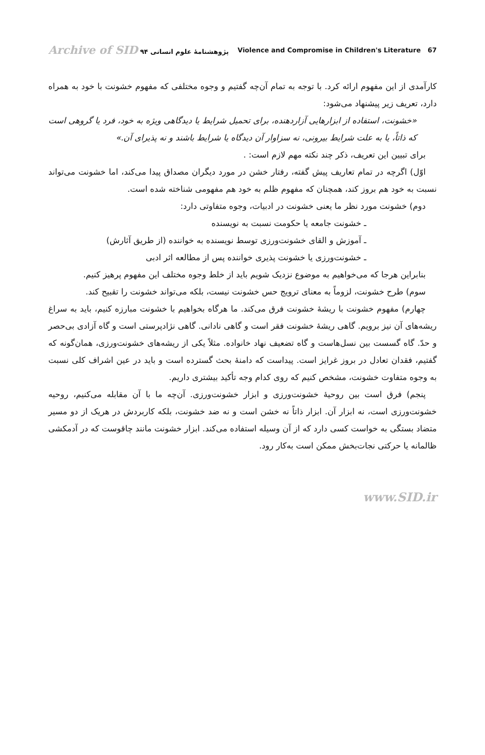Archive of SID پژوهشنامهٔ علوم انسانی ۹۴ Violence and Compromise in Children's Literature 67
کارآمدی از این مفهوم ارائه کرد. با توجه به تمام آن‌چه گفتیم و وجوه مختلفی که مفهوم خشونت با خود به همراه دارد، تعریف زیر پیشنهاد می‌شود:
«خشونت، استفاده از ابزارهایی آزاردهنده، برای تحمیل شرایط یا دیدگاهی ویژه به خود، فرد یا گروهی است که ذاتاً، یا به علت شرایط بیرونی، نه سزاوار آن دیدگاه یا شرایط باشند و نه پذیرای آن.»
برای تبیین این تعریف، ذکر چند نکته مهم لازم است: .
اوّل) اگرچه در تمام تعاریف پیش گفته، رفتار خشن در مورد دیگران مصداق پیدا می‌کند، اما خشونت می‌تواند نسبت به خود هم بروز کند، همچنان که مفهوم ظلم به خود هم مفهومی شناخته شده است.
دوم) خشونت مورد نظر ما یعنی خشونت در ادبیات، وجوه متفاوتی دارد:
ـ خشونت جامعه یا حکومت نسبت به نویسنده
ـ آموزش و القای خشونت‌ورزی توسط نویسنده به خواننده (از طریق آثارش)
ـ خشونت‌ورزی یا خشونت پذیری خواننده پس از مطالعه اثر ادبی
بنابراین هرجا که می‌خواهیم به موضوع نزدیک شویم باید از خلط وجوه مختلف این مفهوم پرهیز کنیم.
سوم) طرح خشونت، لزوماً به معنای ترویج حس خشونت نیست، بلکه می‌تواند خشونت را تقبیح کند.
چهارم) مفهوم خشونت با ریشهٔ خشونت فرق می‌کند. ما هرگاه بخواهیم با خشونت مبارزه کنیم، باید به سراغ ریشه‌های آن نیز برویم. گاهی ریشهٔ خشونت فقر است و گاهی نادانی. گاهی نژادپرستی است و گاه آزادی بی‌حصر و حدّ. گاه گسست بین نسل‌هاست و گاه تضعیف نهاد خانواده. مثلاً یکی از ریشه‌های خشونت‌ورزی، همان‌گونه که گفتیم، فقدان تعادل در بروز غرایز است. پیداست که دامنهٔ بحث گسترده است و باید در عین اشراف کلی نسبت به وجوه متفاوت خشونت، مشخص کنیم که روی کدام وجه تأکید بیشتری داریم.
پنجم) فرق است بین روحیهٔ خشونت‌ورزی و ابزار خشونت‌ورزی. آن‌چه ما با آن مقابله می‌کنیم، روحیه خشونت‌ورزی است، نه ابزار آن. ابزار ذاتاً نه خشن است و نه ضد خشونت، بلکه کاربردش در هریک از دو مسیر متضاد بستگی به خواست کسی دارد که از آن وسیله استفاده می‌کند. ابزار خشونت مانند چاقوست که در آدمکشی ظالمانه یا حرکتی نجات‌بخش ممکن است به‌کار رود.
www.SID.ir